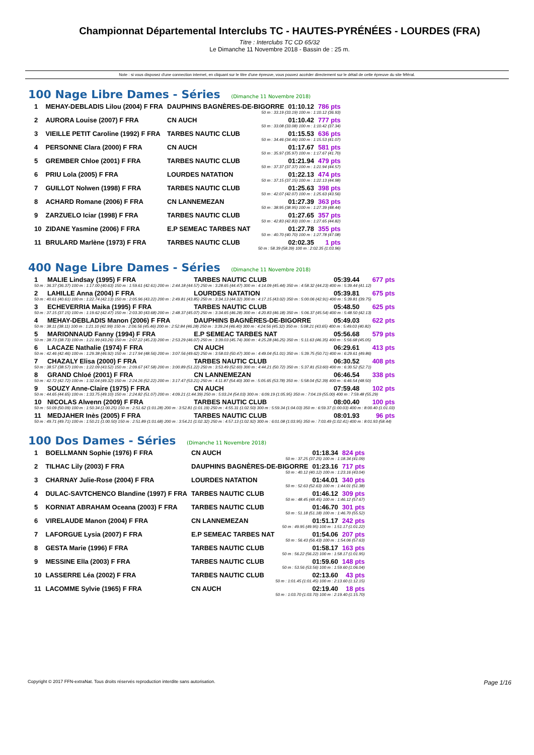Championnat Départemental Interclubs TC - HAUTES-PYRÉNÉES - LOURDES (FRA)
Titre : Interclubs TC CD 65/32
Le Dimanche 11 Novembre 2018 - Bassin de : 25 m.
Note : si vous disposez d'une connection internet, en cliquant sur le titre d'une épreuve, vous pouvez accéder directement sur le détail de cette épreuve du site féféral.
100 Nage Libre Dames - Séries (Dimanche 11 Novembre 2018)
| 1 | MEHAY-DEBLADIS Lilou (2004) F FRA | DAUPHINS BAGNÈRES-DE-BIGORRE | 01:10.12 | 786 pts |
| 50 m : 33.19 (33.19) 100 m : 1:10.12 (36.93) | | | | |
| 2 | AURORA Louise (2007) F FRA | CN AUCH | 01:10.42 | 777 pts |
| 50 m : 33.08 (33.08) 100 m : 1:10.42 (37.34) | | | | |
| 3 | VIEILLE PETIT Caroline (1992) F FRA | TARBES NAUTIC CLUB | 01:15.53 | 636 pts |
| 50 m : 34.46 (34.46) 100 m : 1:15.53 (41.07) | | | | |
| 4 | PERSONNE Clara (2000) F FRA | CN AUCH | 01:17.67 | 581 pts |
| 50 m : 35.97 (35.97) 100 m : 1:17.67 (41.70) | | | | |
| 5 | GREMBER Chloe (2001) F FRA | TARBES NAUTIC CLUB | 01:21.94 | 479 pts |
| 50 m : 37.37 (37.37) 100 m : 1:21.94 (44.57) | | | | |
| 6 | PRIU Lola (2005) F FRA | LOURDES NATATION | 01:22.13 | 474 pts |
| 50 m : 37.15 (37.15) 100 m : 1:22.13 (44.98) | | | | |
| 7 | GUILLOT Nolwen (1998) F FRA | TARBES NAUTIC CLUB | 01:25.63 | 398 pts |
| 50 m : 42.07 (42.07) 100 m : 1:25.63 (43.56) | | | | |
| 8 | ACHARD Romane (2006) F FRA | CN LANNEMEZAN | 01:27.39 | 363 pts |
| 50 m : 38.95 (38.95) 100 m : 1:27.39 (48.44) | | | | |
| 9 | ZARZUELO Iciar (1998) F FRA | TARBES NAUTIC CLUB | 01:27.65 | 357 pts |
| 50 m : 42.83 (42.83) 100 m : 1:27.65 (44.82) | | | | |
| 10 | ZIDANE Yasmine (2006) F FRA | E.P SEMEAC TARBES NAT | 01:27.78 | 355 pts |
| 50 m : 40.70 (40.70) 100 m : 1:27.78 (47.08) | | | | |
| 11 | BRULARD Marlène (1973) F FRA | TARBES NAUTIC CLUB | 02:02.35 | 1 pts |
| 50 m : 58.39 (58.39) 100 m : 2:02.35 (1:03.96) | | | | |
400 Nage Libre Dames - Séries (Dimanche 11 Novembre 2018)
| 1 | MALIE Lindsay (1995) F FRA | TARBES NAUTIC CLUB | 05:39.44 | 677 pts |
| 50 m : 36.37 (36.37) 100 m : 1:17.00 (40.63) 150 m : 1:59.61 (42.61) 200 m : 2:44.18 (44.57) 250 m : 3:28.65 (44.47) 300 m : 4:14.09 (45.44) 350 m : 4:58.32 (44.23) 400 m : 5:39.44 (41.12) | | | | |
| 2 | LAHILLE Anna (2004) F FRA | LOURDES NATATION | 05:39.81 | 675 pts |
| 50 m : 40.61 (40.61) 100 m : 1:22.74 (42.13) 150 m : 2:05.96 (43.22) 200 m : 2:49.81 (43.85) 250 m : 3:34.13 (44.32) 300 m : 4:17.15 (43.02) 350 m : 5:00.06 (42.91) 400 m : 5:39.81 (39.75) | | | | |
| 3 | ECHEVERRIA Maika (1995) F FRA | TARBES NAUTIC CLUB | 05:48.50 | 625 pts |
| 50 m : 37.15 (37.15) 100 m : 1:19.62 (42.47) 150 m : 2:03.30 (43.68) 200 m : 2:48.37 (45.07) 250 m : 3:34.65 (46.28) 300 m : 4:20.83 (46.18) 350 m : 5:06.37 (45.54) 400 m : 5:48.50 (42.13) | | | | |
| 4 | MEHAY-DEBLADIS Manon (2006) F FRA | DAUPHINS BAGNÈRES-DE-BIGORRE | 05:49.03 | 622 pts |
| 50 m : 38.11 (38.11) 100 m : 1:21.10 (42.99) 150 m : 2:06.56 (45.46) 200 m : 2:52.84 (46.28) 250 m : 3:39.24 (46.40) 300 m : 4:24.56 (45.32) 350 m : 5:08.21 (43.65) 400 m : 5:49.03 (40.82) | | | | |
| 5 | MARIONNAUD Fanny (1994) F FRA | E.P SEMEAC TARBES NAT | 05:56.68 | 579 pts |
| 50 m : 38.73 (38.73) 100 m : 1:21.99 (43.26) 150 m : 2:07.22 (45.23) 200 m : 2:53.29 (46.07) 250 m : 3:39.03 (45.74) 300 m : 4:25.28 (46.25) 350 m : 5:11.63 (46.35) 400 m : 5:56.68 (45.05) | | | | |
| 6 | LACAZE Nathalie (1974) F FRA | CN AUCH | 06:29.61 | 413 pts |
| 50 m : 42.46 (42.46) 100 m : 1:29.38 (46.92) 150 m : 2:17.94 (48.56) 200 m : 3:07.56 (49.62) 250 m : 3:58.03 (50.47) 300 m : 4:49.04 (51.01) 350 m : 5:39.75 (50.71) 400 m : 6:29.61 (49.86) | | | | |
| 7 | CHAZALY Elisa (2000) F FRA | TARBES NAUTIC CLUB | 06:30.52 | 408 pts |
| 50 m : 38.57 (38.57) 100 m : 1:22.09 (43.52) 150 m : 2:09.67 (47.58) 200 m : 3:00.89 (51.22) 250 m : 3:53.49 (52.60) 300 m : 4:44.21 (50.72) 350 m : 5:37.81 (53.60) 400 m : 6:30.52 (52.71) | | | | |
| 8 | GRAND Chloé (2001) F FRA | CN LANNEMEZAN | 06:46.54 | 338 pts |
| 50 m : 42.72 (42.72) 100 m : 1:32.04 (49.32) 150 m : 2:24.26 (52.22) 200 m : 3:17.47 (53.21) 250 m : 4:11.87 (54.40) 300 m : 5:05.65 (53.78) 350 m : 5:58.04 (52.39) 400 m : 6:46.54 (48.50) | | | | |
| 9 | SOUZY Anne-Claire (1975) F FRA | CN AUCH | 07:59.48 | 102 pts |
| 50 m : 44.65 (44.65) 100 m : 1:33.75 (49.10) 150 m : 2:24.82 (51.07) 200 m : 4:09.21 (1:44.39) 250 m : 5:03.24 (54.03) 300 m : 6:09.19 (1:05.95) 350 m : 7:04.19 (55.00) 400 m : 7:59.48 (55.29) | | | | |
| 10 | NICOLAS Alwenn (2009) F FRA | TARBES NAUTIC CLUB | 08:00.40 | 100 pts |
| 50 m : 50.09 (50.09) 100 m : 1:50.34 (1:00.25) 150 m : 2:51.62 (1:01.28) 200 m : 3:52.81 (1:01.19) 250 m : 4:55.31 (1:02.50) 300 m : 5:59.34 (1:04.03) 350 m : 6:59.37 (1:00.03) 400 m : 8:00.40 (1:01.03) | | | | |
| 11 | MEDJAHER Inès (2005) F FRA | TARBES NAUTIC CLUB | 08:01.93 | 96 pts |
| 50 m : 49.71 (49.71) 100 m : 1:50.21 (1:00.50) 150 m : 2:51.89 (1:01.68) 200 m : 3:54.21 (1:02.32) 250 m : 4:57.13 (1:02.92) 300 m : 6:01.08 (1:03.95) 350 m : 7:03.49 (1:02.41) 400 m : 8:01.93 (58.44) | | | | |
100 Dos Dames - Séries (Dimanche 11 Novembre 2018)
| 1 | BOELLMANN Sophie (1976) F FRA | CN AUCH | 01:18.34 | 824 pts |
| 50 m : 37.25 (37.25) 100 m : 1:18.34 (41.09) | | | | |
| 2 | TILHAC Lily (2003) F FRA | DAUPHINS BAGNÈRES-DE-BIGORRE | 01:23.16 | 717 pts |
| 50 m : 40.12 (40.12) 100 m : 1:23.16 (43.04) | | | | |
| 3 | CHARNAY Julie-Rose (2004) F FRA | LOURDES NATATION | 01:44.01 | 340 pts |
| 50 m : 52.63 (52.63) 100 m : 1:44.01 (51.38) | | | | |
| 4 | DULAC-SAVTCHENCO Blandine (1997) F FRA | TARBES NAUTIC CLUB | 01:46.12 | 309 pts |
| 50 m : 48.45 (48.45) 100 m : 1:46.12 (57.67) | | | | |
| 5 | KORNIAT ABRAHAM Oceana (2003) F FRA | TARBES NAUTIC CLUB | 01:46.70 | 301 pts |
| 50 m : 51.18 (51.18) 100 m : 1:46.70 (55.52) | | | | |
| 6 | VIRELAUDE Manon (2004) F FRA | CN LANNEMEZAN | 01:51.17 | 242 pts |
| 50 m : 49.95 (49.95) 100 m : 1:51.17 (1:01.22) | | | | |
| 7 | LAFORGUE Lysia (2007) F FRA | E.P SEMEAC TARBES NAT | 01:54.06 | 207 pts |
| 50 m : 56.43 (56.43) 100 m : 1:54.06 (57.63) | | | | |
| 8 | GESTA Marie (1996) F FRA | TARBES NAUTIC CLUB | 01:58.17 | 163 pts |
| 50 m : 56.22 (56.22) 100 m : 1:58.17 (1:01.95) | | | | |
| 9 | MESSINE Ella (2003) F FRA | TARBES NAUTIC CLUB | 01:59.60 | 148 pts |
| 50 m : 53.56 (53.56) 100 m : 1:59.60 (1:06.04) | | | | |
| 10 | LASSERRE Léa (2002) F FRA | TARBES NAUTIC CLUB | 02:13.60 | 43 pts |
| 50 m : 1:01.45 (1:01.45) 100 m : 2:13.60 (1:12.15) | | | | |
| 11 | LACOMME Sylvie (1965) F FRA | CN AUCH | 02:19.40 | 18 pts |
| 50 m : 1:03.70 (1:03.70) 100 m : 2:19.40 (1:15.70) | | | | |
Copyright © 2017 FFN-extraNat. Tous droits réservés reproduction interdite sans autorisation. Page 1/16